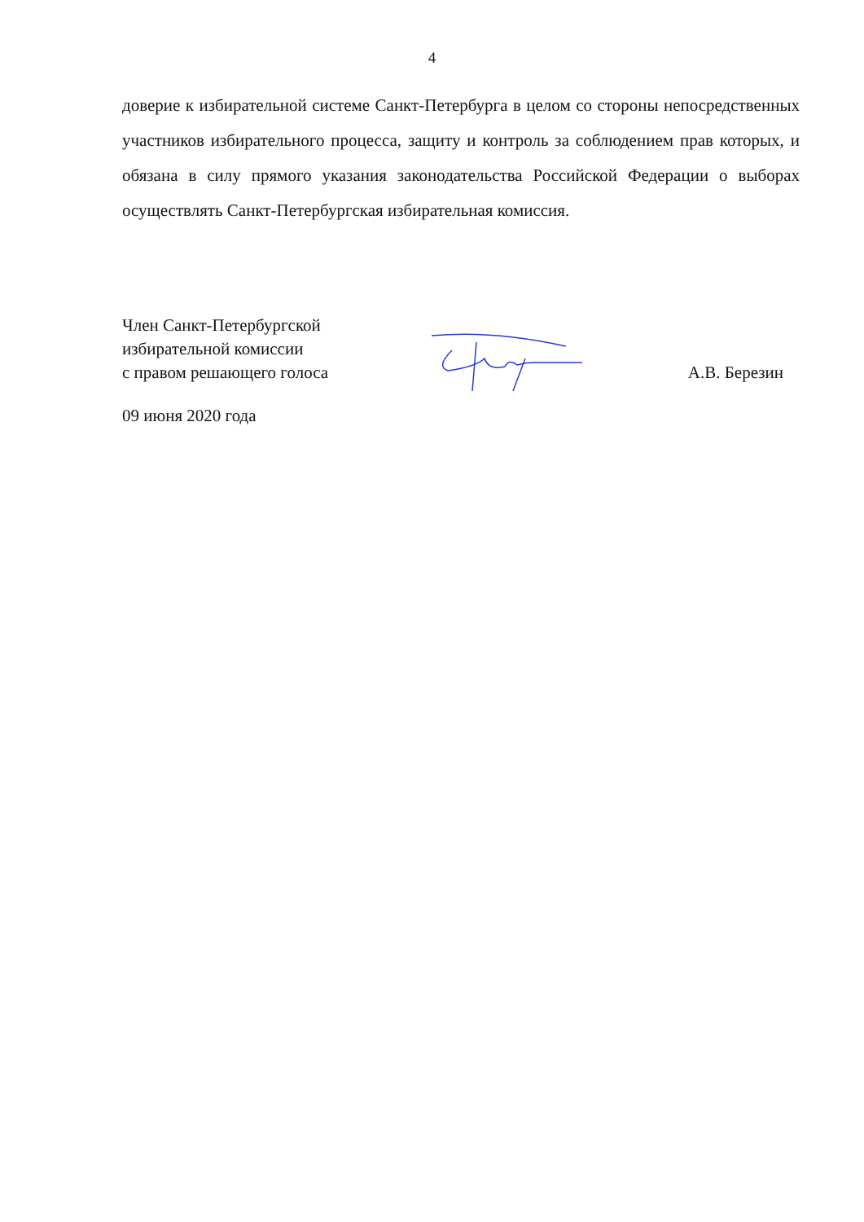4
доверие к избирательной системе Санкт-Петербурга в целом со стороны непосредственных участников избирательного процесса, защиту и контроль за соблюдением прав которых, и обязана в силу прямого указания законодательства Российской Федерации о выборах осуществлять Санкт-Петербургская избирательная комиссия.
Член Санкт-Петербургской
избирательной комиссии
с правом решающего голоса
А.В. Березин
09 июня 2020 года